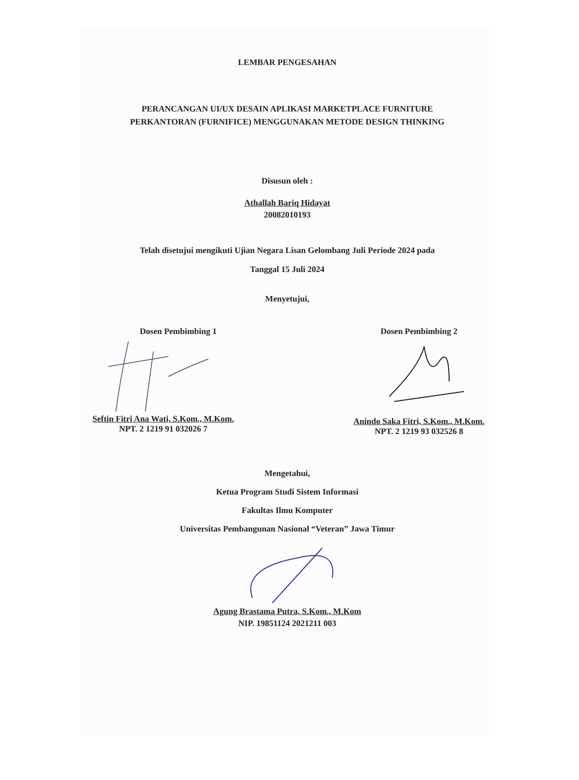LEMBAR PENGESAHAN
PERANCANGAN UI/UX DESAIN APLIKASI MARKETPLACE FURNITURE
PERKANTORAN (FURNIFICE) MENGGUNAKAN METODE DESIGN THINKING
Disusun oleh :
Athallah Bariq Hidayat
20082010193
Telah disetujui mengikuti Ujian Negara Lisan Gelombang Juli Periode 2024 pada
Tanggal 15 Juli 2024
Menyetujui,
Dosen Pembimbing 1
Seftin Fitri Ana Wati, S.Kom., M.Kom.
NPT. 2 1219 91 032026 7
Dosen Pembimbing 2
Anindo Saka Fitri, S.Kom., M.Kom.
NPT. 2 1219 93 032526 8
Mengetahui,
Ketua Program Studi Sistem Informasi
Fakultas Ilmu Komputer
Universitas Pembangunan Nasional “Veteran” Jawa Timur
Agung Brastama Putra, S.Kom., M.Kom
NIP. 19851124 2021211 003